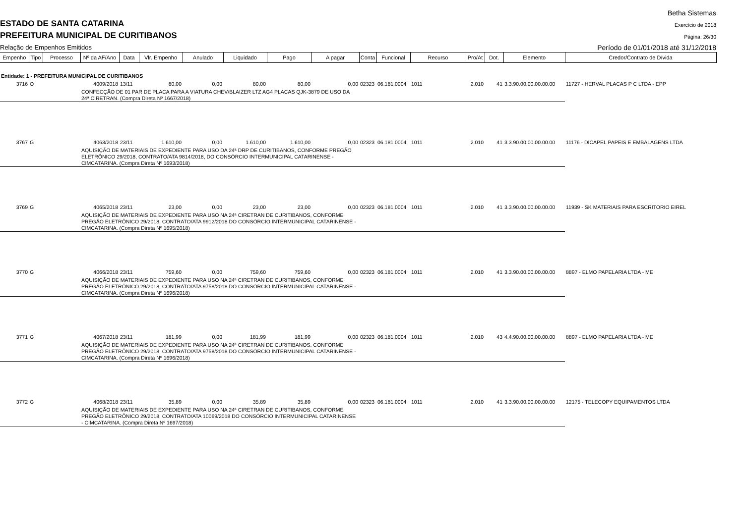Betha Sistemas
ESTADO DE SANTA CATARINA Exercício de 2018
PREFEITURA MUNICIPAL DE CURITIBANOS
Página: 26/30
Relação de Empenhos Emitidos
Período de 01/01/2018 até 31/12/2018
| Empenho | Tipo | Processo | Nº da AF/Ano | Data | Vlr. Empenho | Anulado | Liquidado | Pago | A pagar | Conta | Funcional | Recurso | Pro/At | Dot. | Elemento | Credor/Contrato de Dívida |
| --- | --- | --- | --- | --- | --- | --- | --- | --- | --- | --- | --- | --- | --- | --- | --- | --- |
| Entidade: 1 - PREFEITURA MUNICIPAL DE CURITIBANOS | | | | | | | | | | | | | | | | |
| 3716 | O | | 4009/2018 | 13/11 | 80,00 | 0,00 | 80,00 | 80,00 | 0,00 | 02323 | 06.181.0004 | 1011 | 2.010 | 41 | 3.3.90.00.00.00.00.00 | 11727 - HERVAL PLACAS P C LTDA - EPP |
| | | | CONFECÇÃO DE 01 PAR DE PLACA PARA A VIATURA CHEV/BLAIZER LTZ AG4 PLACAS QJK-3879 DE USO DA 24ª CIRETRAN. (Compra Direta Nº 1667/2018) | | | | | | | | | | | | | |
| 3767 | G | | 4063/2018 | 23/11 | 1.610,00 | 0,00 | 1.610,00 | 1.610,00 | 0,00 | 02323 | 06.181.0004 | 1011 | 2.010 | 41 | 3.3.90.00.00.00.00.00 | 11176 - DICAPEL PAPEIS E EMBALAGENS LTDA |
| | | | AQUISIÇÃO DE MATERIAIS DE EXPEDIENTE PARA USO DA 24ª DRP DE CURITIBANOS, CONFORME PREGÃO ELETRÔNICO 29/2018, CONTRATO/ATA 9814/2018, DO CONSÓRCIO INTERMUNICIPAL CATARINENSE - CIMCATARINA. (Compra Direta Nº 1693/2018) | | | | | | | | | | | | | |
| 3769 | G | | 4065/2018 | 23/11 | 23,00 | 0,00 | 23,00 | 23,00 | 0,00 | 02323 | 06.181.0004 | 1011 | 2.010 | 41 | 3.3.90.00.00.00.00.00 | 11939 - SK MATERIAIS PARA ESCRITORIO EIREL |
| | | | AQUISIÇÃO DE MATERIAIS DE EXPEDIENTE PARA USO NA 24ª CIRETRAN DE CURITIBANOS, CONFORME PREGÃO ELETRÔNICO 29/2018, CONTRATO/ATA 9912/2018 DO CONSÓRCIO INTERMUNICIPAL CATARINENSE - CIMCATARINA. (Compra Direta Nº 1695/2018) | | | | | | | | | | | | | |
| 3770 | G | | 4066/2018 | 23/11 | 759,60 | 0,00 | 759,60 | 759,60 | 0,00 | 02323 | 06.181.0004 | 1011 | 2.010 | 41 | 3.3.90.00.00.00.00.00 | 8897 - ELMO PAPELARIA LTDA - ME |
| | | | AQUISIÇÃO DE MATERIAIS DE EXPEDIENTE PARA USO NA 24ª CIRETRAN DE CURITIBANOS, CONFORME PREGÃO ELETRÔNICO 29/2018, CONTRATO/ATA 9758/2018 DO CONSÓRCIO INTERMUNICIPAL CATARINENSE - CIMCATARINA. (Compra Direta Nº 1696/2018) | | | | | | | | | | | | | |
| 3771 | G | | 4067/2018 | 23/11 | 181,99 | 0,00 | 181,99 | 181,99 | 0,00 | 02323 | 06.181.0004 | 1011 | 2.010 | 43 | 4.4.90.00.00.00.00.00 | 8897 - ELMO PAPELARIA LTDA - ME |
| | | | AQUISIÇÃO DE MATERIAIS DE EXPEDIENTE PARA USO NA 24ª CIRETRAN DE CURITIBANOS, CONFORME PREGÃO ELETRÔNICO 29/2018, CONTRATO/ATA 9758/2018 DO CONSÓRCIO INTERMUNICIPAL CATARINENSE - CIMCATARINA. (Compra Direta Nº 1696/2018) | | | | | | | | | | | | | |
| 3772 | G | | 4068/2018 | 23/11 | 35,89 | 0,00 | 35,89 | 35,89 | 0,00 | 02323 | 06.181.0004 | 1011 | 2.010 | 41 | 3.3.90.00.00.00.00.00 | 12175 - TELECOPY EQUIPAMENTOS LTDA |
| | | | AQUISIÇÃO DE MATERIAIS DE EXPEDIENTE PARA USO NA 24ª CIRETRAN DE CURITIBANOS, CONFORME PREGÃO ELETRÔNICO 29/2018, CONTRATO/ATA 10069/2018 DO CONSÓRCIO INTERMUNICIPAL CATARINENSE - CIMCATARINA. (Compra Direta Nº 1697/2018) | | | | | | | | | | | | | |